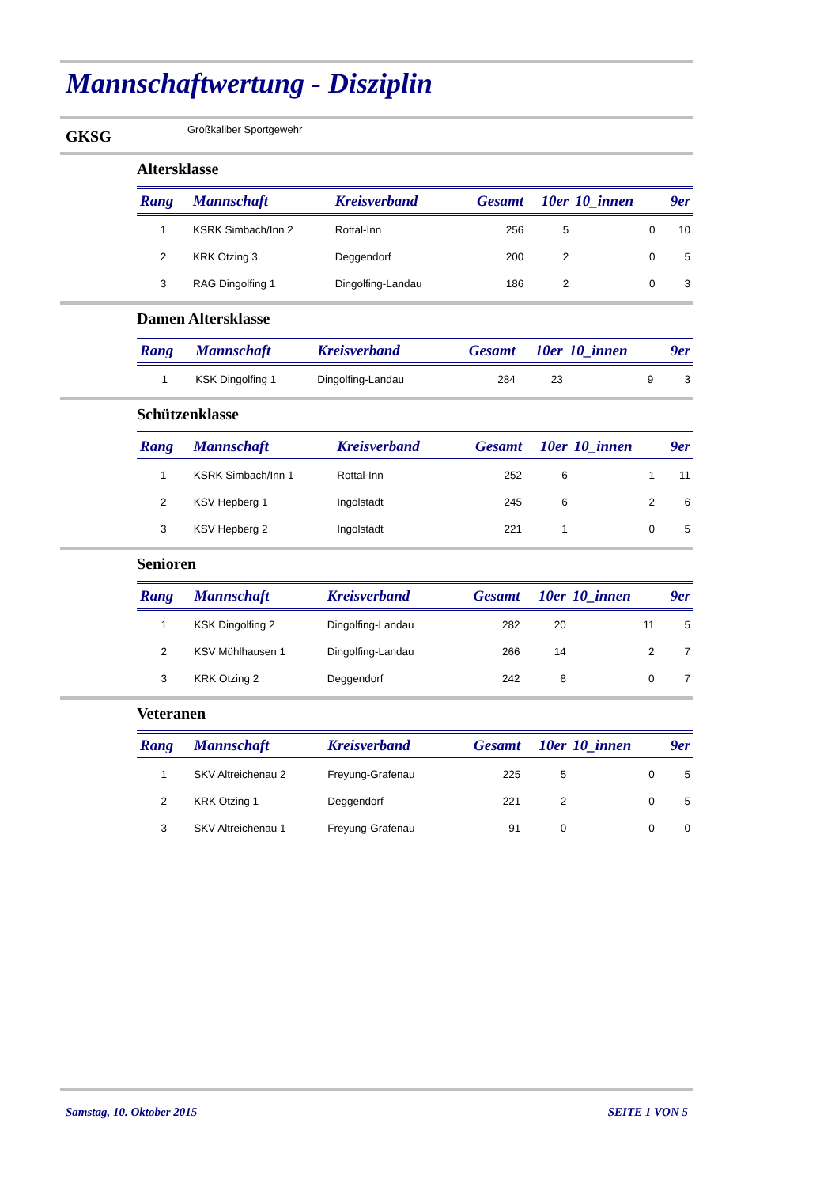Mannschaftwertung - Disziplin
GKSG Großkaliber Sportgewehr
Altersklasse
| Rang | Mannschaft | Kreisverband | Gesamt | 10er | 10_innen | 9er |
| --- | --- | --- | --- | --- | --- | --- |
| 1 | KSRK Simbach/Inn 2 | Rottal-Inn | 256 | 5 | 0 | 10 |
| 2 | KRK Otzing 3 | Deggendorf | 200 | 2 | 0 | 5 |
| 3 | RAG Dingolfing 1 | Dingolfing-Landau | 186 | 2 | 0 | 3 |
Damen Altersklasse
| Rang | Mannschaft | Kreisverband | Gesamt | 10er | 10_innen | 9er |
| --- | --- | --- | --- | --- | --- | --- |
| 1 | KSK Dingolfing 1 | Dingolfing-Landau | 284 | 23 | 9 | 3 |
Schützenklasse
| Rang | Mannschaft | Kreisverband | Gesamt | 10er | 10_innen | 9er |
| --- | --- | --- | --- | --- | --- | --- |
| 1 | KSRK Simbach/Inn 1 | Rottal-Inn | 252 | 6 | 1 | 11 |
| 2 | KSV Hepberg 1 | Ingolstadt | 245 | 6 | 2 | 6 |
| 3 | KSV Hepberg 2 | Ingolstadt | 221 | 1 | 0 | 5 |
Senioren
| Rang | Mannschaft | Kreisverband | Gesamt | 10er | 10_innen | 9er |
| --- | --- | --- | --- | --- | --- | --- |
| 1 | KSK Dingolfing 2 | Dingolfing-Landau | 282 | 20 | 11 | 5 |
| 2 | KSV Mühlhausen 1 | Dingolfing-Landau | 266 | 14 | 2 | 7 |
| 3 | KRK Otzing 2 | Deggendorf | 242 | 8 | 0 | 7 |
Veteranen
| Rang | Mannschaft | Kreisverband | Gesamt | 10er | 10_innen | 9er |
| --- | --- | --- | --- | --- | --- | --- |
| 1 | SKV Altreichenau 2 | Freyung-Grafenau | 225 | 5 | 0 | 5 |
| 2 | KRK Otzing 1 | Deggendorf | 221 | 2 | 0 | 5 |
| 3 | SKV Altreichenau 1 | Freyung-Grafenau | 91 | 0 | 0 | 0 |
Samstag, 10. Oktober 2015 SEITE 1 VON 5